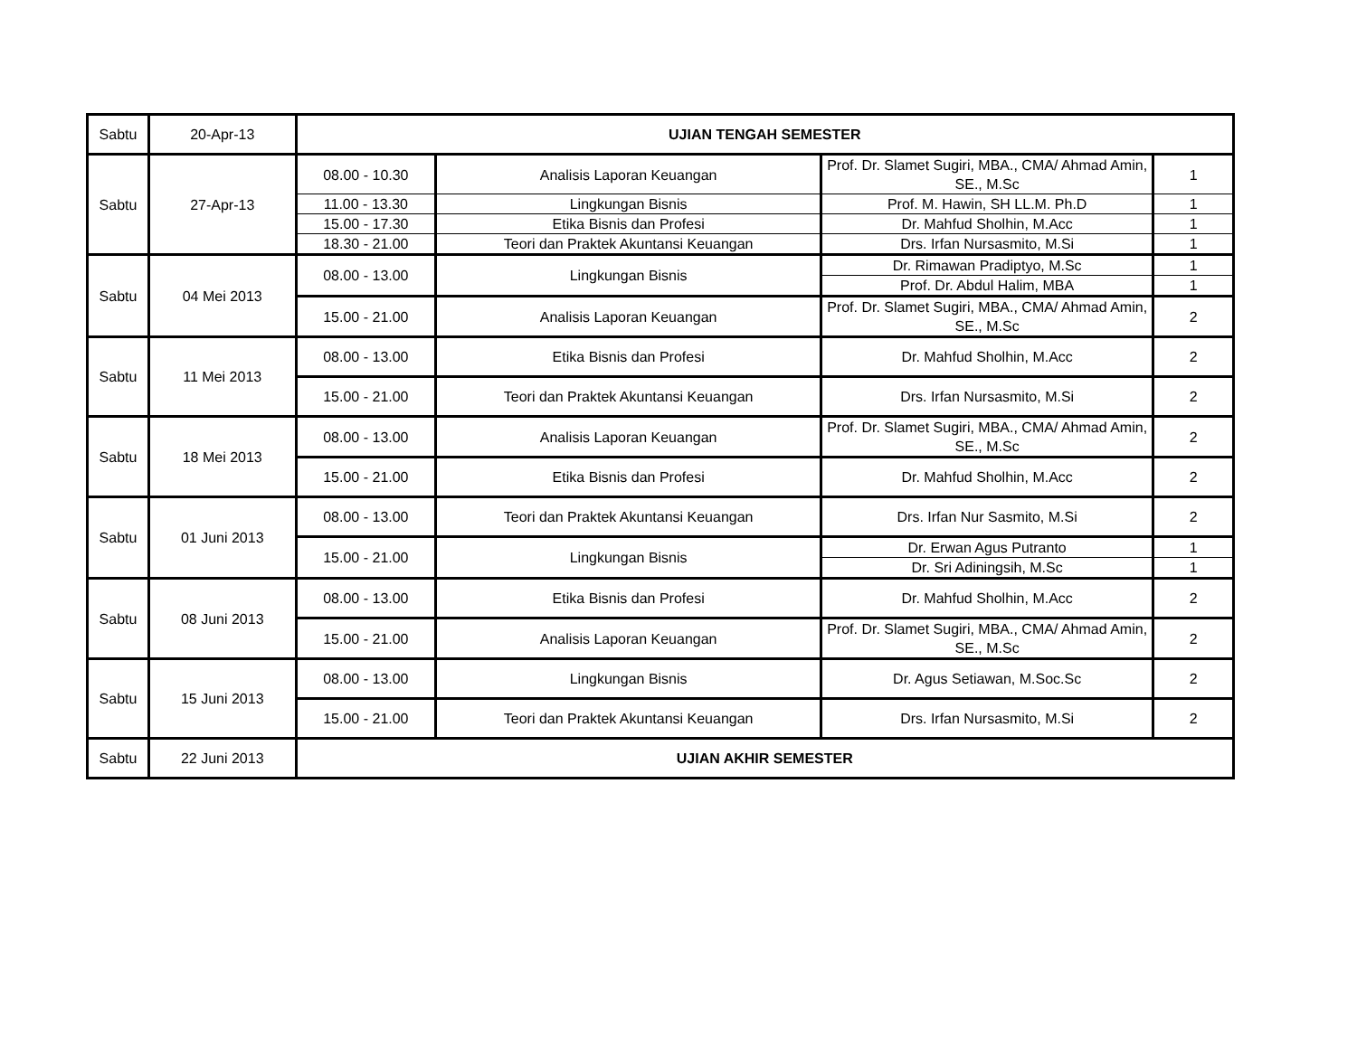| Sabtu | 20-Apr-13 | UJIAN TENGAH SEMESTER | | | |
| Sabtu | 27-Apr-13 | 08.00 - 10.30 | Analisis Laporan Keuangan | Prof. Dr. Slamet Sugiri, MBA., CMA/ Ahmad Amin, SE., M.Sc | 1 |
| | | 11.00 - 13.30 | Lingkungan Bisnis | Prof. M. Hawin, SH LL.M. Ph.D | 1 |
| | | 15.00 - 17.30 | Etika Bisnis dan Profesi | Dr. Mahfud Sholhin, M.Acc | 1 |
| | | 18.30 - 21.00 | Teori dan Praktek Akuntansi Keuangan | Drs. Irfan Nursasmito, M.Si | 1 |
| Sabtu | 04 Mei 2013 | 08.00 - 13.00 | Lingkungan Bisnis | Dr. Rimawan Pradiptyo, M.Sc | 1 |
| | | | | Prof. Dr. Abdul Halim, MBA | 1 |
| | | 15.00 - 21.00 | Analisis Laporan Keuangan | Prof. Dr. Slamet Sugiri, MBA., CMA/ Ahmad Amin, SE., M.Sc | 2 |
| Sabtu | 11 Mei 2013 | 08.00 - 13.00 | Etika Bisnis dan Profesi | Dr. Mahfud Sholhin, M.Acc | 2 |
| | | 15.00 - 21.00 | Teori dan Praktek Akuntansi Keuangan | Drs. Irfan Nursasmito, M.Si | 2 |
| Sabtu | 18 Mei 2013 | 08.00 - 13.00 | Analisis Laporan Keuangan | Prof. Dr. Slamet Sugiri, MBA., CMA/ Ahmad Amin, SE., M.Sc | 2 |
| | | 15.00 - 21.00 | Etika Bisnis dan Profesi | Dr. Mahfud Sholhin, M.Acc | 2 |
| Sabtu | 01 Juni 2013 | 08.00 - 13.00 | Teori dan Praktek Akuntansi Keuangan | Drs. Irfan Nur Sasmito, M.Si | 2 |
| | | 15.00 - 21.00 | Lingkungan Bisnis | Dr. Erwan Agus Putranto | 1 |
| | | | | Dr. Sri Adiningsih, M.Sc | 1 |
| Sabtu | 08 Juni 2013 | 08.00 - 13.00 | Etika Bisnis dan Profesi | Dr. Mahfud Sholhin, M.Acc | 2 |
| | | 15.00 - 21.00 | Analisis Laporan Keuangan | Prof. Dr. Slamet Sugiri, MBA., CMA/ Ahmad Amin, SE., M.Sc | 2 |
| Sabtu | 15 Juni 2013 | 08.00 - 13.00 | Lingkungan Bisnis | Dr. Agus Setiawan, M.Soc.Sc | 2 |
| | | 15.00 - 21.00 | Teori dan Praktek Akuntansi Keuangan | Drs. Irfan Nursasmito, M.Si | 2 |
| Sabtu | 22 Juni 2013 | UJIAN AKHIR SEMESTER | | | |